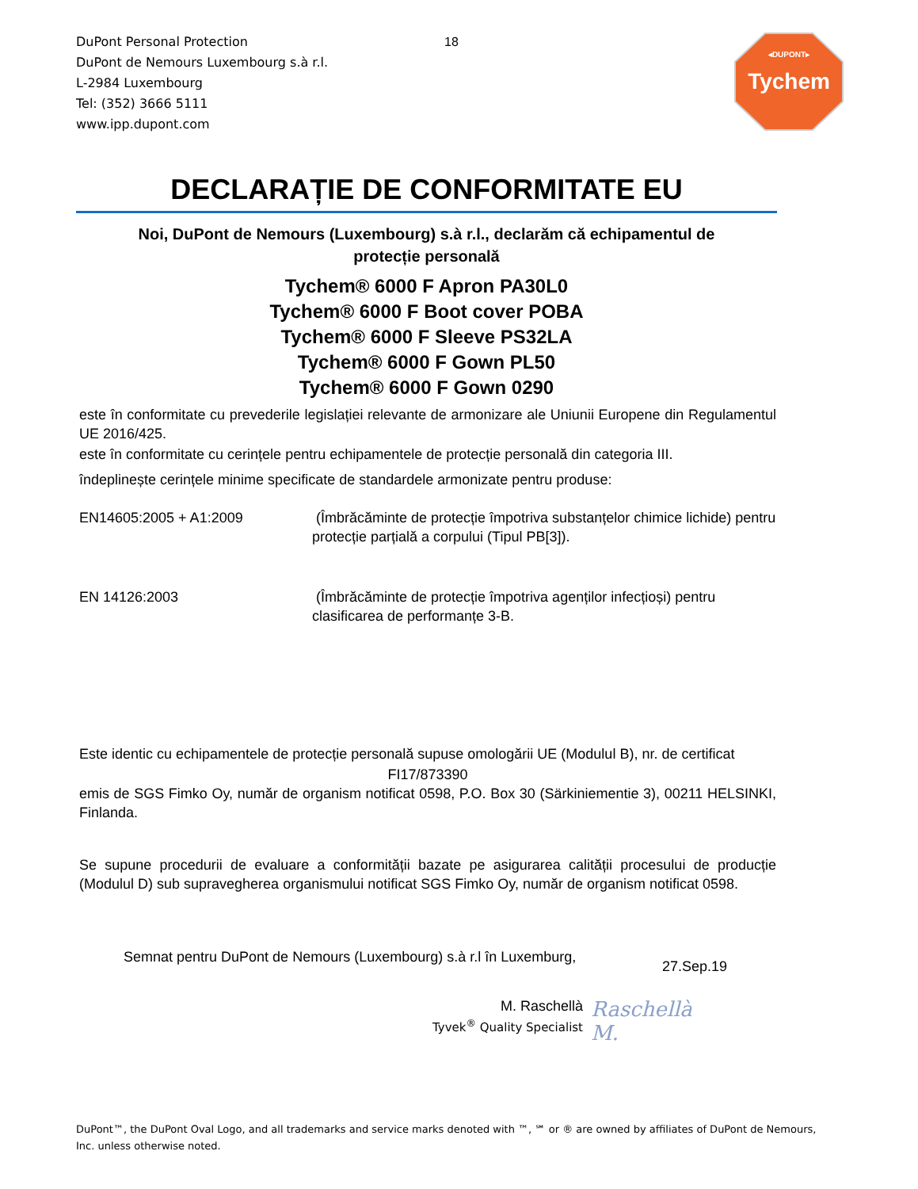DuPont Personal Protection
DuPont de Nemours Luxembourg s.à r.l.
L-2984 Luxembourg
Tel: (352) 3666 5111
www.ipp.dupont.com
18
◂DUPONT▸
Tychem
DECLARAȚIE DE CONFORMITATE EU
Noi, DuPont de Nemours (Luxembourg) s.à r.l., declarăm că echipamentul de
protecție personală
Tychem® 6000 F Apron PA30L0
Tychem® 6000 F Boot cover POBA
Tychem® 6000 F Sleeve PS32LA
Tychem® 6000 F Gown PL50
Tychem® 6000 F Gown 0290
este în conformitate cu prevederile legislației relevante de armonizare ale Uniunii Europene din Regulamentul UE 2016/425.
este în conformitate cu cerințele pentru echipamentele de protecție personală din categoria III.
îndeplinește cerințele minime specificate de standardele armonizate pentru produse:
EN14605:2005 + A1:2009 (Îmbrăcăminte de protecție împotriva substanțelor chimice lichide) pentru protecție parțială a corpului (Tipul PB[3]).
EN 14126:2003 (Îmbrăcăminte de protecție împotriva agenților infecțioși) pentru clasificarea de performanțe 3-B.
Este identic cu echipamentele de protecție personală supuse omologării UE (Modulul B), nr. de certificat
FI17/873390
emis de SGS Fimko Oy, număr de organism notificat 0598, P.O. Box 30 (Särkiniementie 3), 00211 HELSINKI, Finlanda.
Se supune procedurii de evaluare a conformității bazate pe asigurarea calității procesului de producție (Modulul D) sub supravegherea organismului notificat SGS Fimko Oy, număr de organism notificat 0598.
Semnat pentru DuPont de Nemours (Luxembourg) s.à r.l în Luxemburg,
27.Sep.19
M. Raschellà
Tyvek<sup>®</sup> Quality Specialist
Raschellà M.
DuPont™, the DuPont Oval Logo, and all trademarks and service marks denoted with ™, ℠ or ® are owned by affiliates of DuPont de Nemours, Inc. unless otherwise noted.